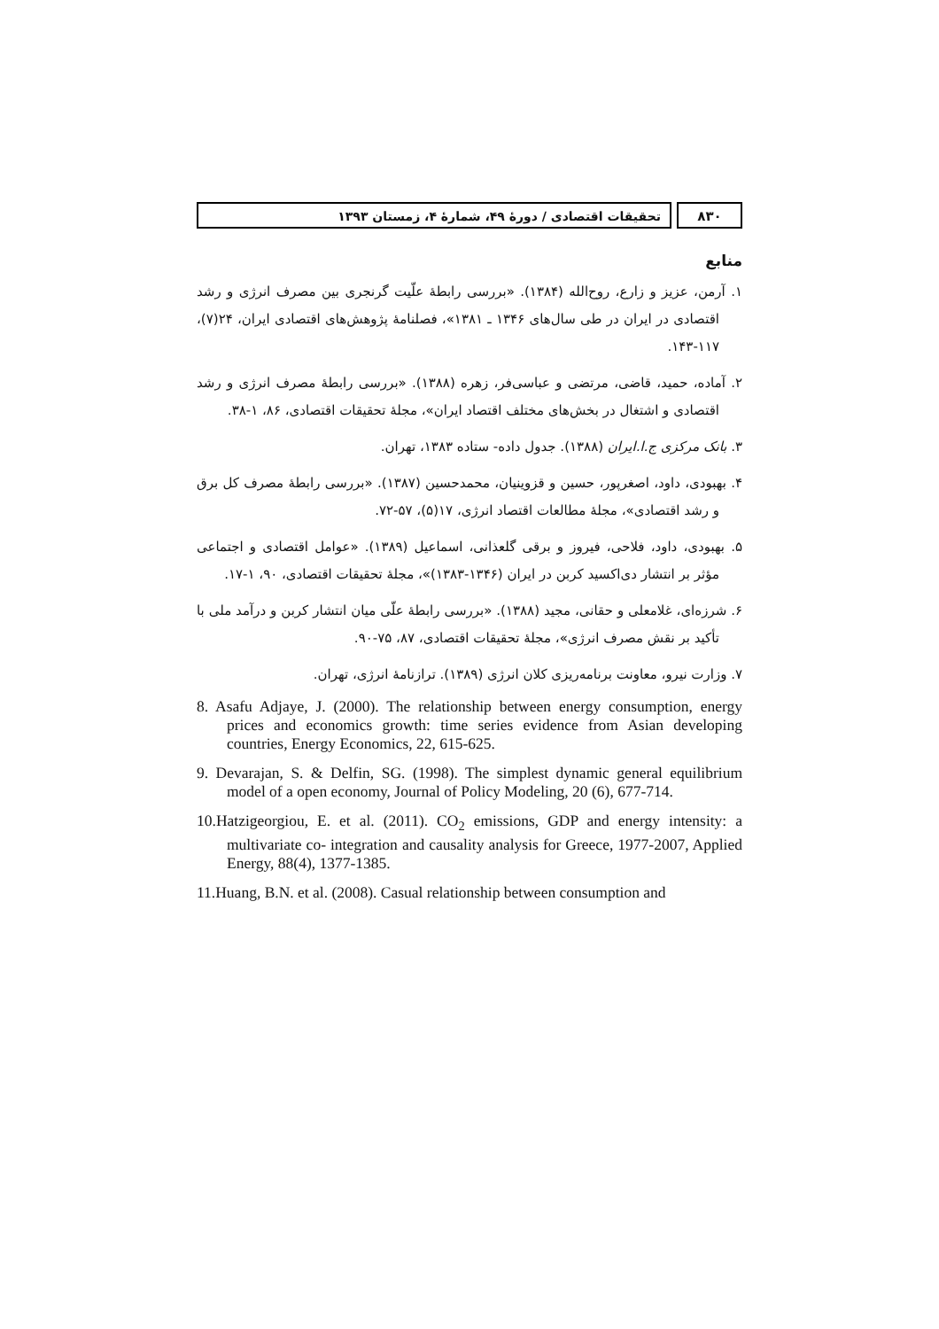۸۳۰ تحقیقات اقتصادی / دورهٔ ۴۹، شمارهٔ ۴، زمستان ۱۳۹۳
منابع
۱. آرمن، عزیز و زارع، روح‌الله (۱۳۸۴). «بررسی رابطهٔ علّیت گرنجری بین مصرف انرژی و رشد اقتصادی در ایران در طی سال‌های ۱۳۴۶ ـ ۱۳۸۱»، فصلنامهٔ پژوهش‌های اقتصادی ایران، ۲۴(۷)، ۱۱۷-۱۴۳.
۲. آماده، حمید، قاضی، مرتضی و عباسی‌فر، زهره (۱۳۸۸). «بررسی رابطهٔ مصرف انرژی و رشد اقتصادی و اشتغال در بخش‌های مختلف اقتصاد ایران»، مجلهٔ تحقیقات اقتصادی، ۸۶، ۱-۳۸.
۳. بانک مرکزی ج.ا.ایران (۱۳۸۸). جدول داده- ستاده ۱۳۸۳، تهران.
۴. بهبودی، داود، اصغرپور، حسین و قزوینیان، محمدحسین (۱۳۸۷). «بررسی رابطهٔ مصرف کل برق و رشد اقتصادی»، مجلهٔ مطالعات اقتصاد انرژی، ۱۷(۵)، ۵۷-۷۲.
۵. بهبودی، داود، فلاحی، فیروز و برقی گلعذانی، اسماعیل (۱۳۸۹). «عوامل اقتصادی و اجتماعی مؤثر بر انتشار دی‌اکسید کربن در ایران (۱۳۴۶-۱۳۸۳)»، مجلهٔ تحقیقات اقتصادی، ۹۰، ۱-۱۷.
۶. شرزه‌ای، غلامعلی و حقانی، مجید (۱۳۸۸). «بررسی رابطهٔ علّی میان انتشار کربن و درآمد ملی با تأکید بر نقش مصرف انرژی»، مجلهٔ تحقیقات اقتصادی، ۸۷، ۷۵-۹۰.
۷. وزارت نیرو، معاونت برنامه‌ریزی کلان انرژی (۱۳۸۹). ترازنامهٔ انرژی، تهران.
8. Asafu Adjaye, J. (2000). The relationship between energy consumption, energy prices and economics growth: time series evidence from Asian developing countries, Energy Economics, 22, 615-625.
9. Devarajan, S. & Delfin, SG. (1998). The simplest dynamic general equilibrium model of a open economy, Journal of Policy Modeling, 20 (6), 677-714.
10.Hatzigeorgiou, E. et al. (2011). CO<sub>2</sub> emissions, GDP and energy intensity: a multivariate co- integration and causality analysis for Greece, 1977-2007, Applied Energy, 88(4), 1377-1385.
11.Huang, B.N. et al. (2008). Casual relationship between consumption and